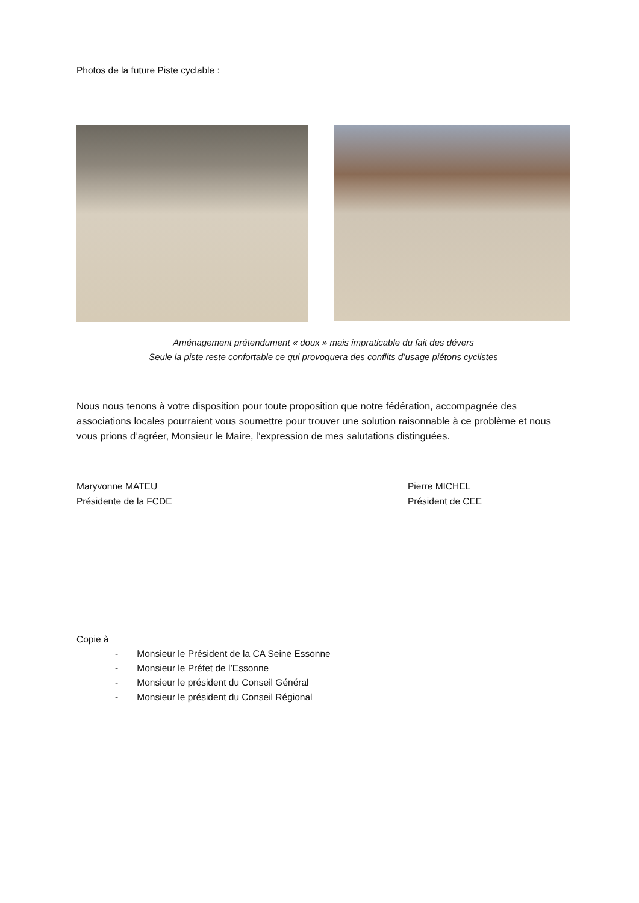Photos de la future Piste cyclable :
Aménagement prétendument « doux » mais impraticable du fait des dévers
Seule la piste reste confortable ce qui provoquera des conflits d’usage piétons cyclistes
Nous nous tenons à votre disposition pour toute proposition que notre fédération, accompagnée des associations locales pourraient vous soumettre pour trouver une solution raisonnable à ce problème et nous vous prions d’agréer, Monsieur le Maire, l’expression de mes salutations distinguées.
Maryvonne MATEU
Présidente de la FCDE
Pierre MICHEL
Président de CEE
Copie à
- Monsieur le Président de la CA Seine Essonne
- Monsieur le Préfet de l’Essonne
- Monsieur le président du Conseil Général
- Monsieur le président du Conseil Régional